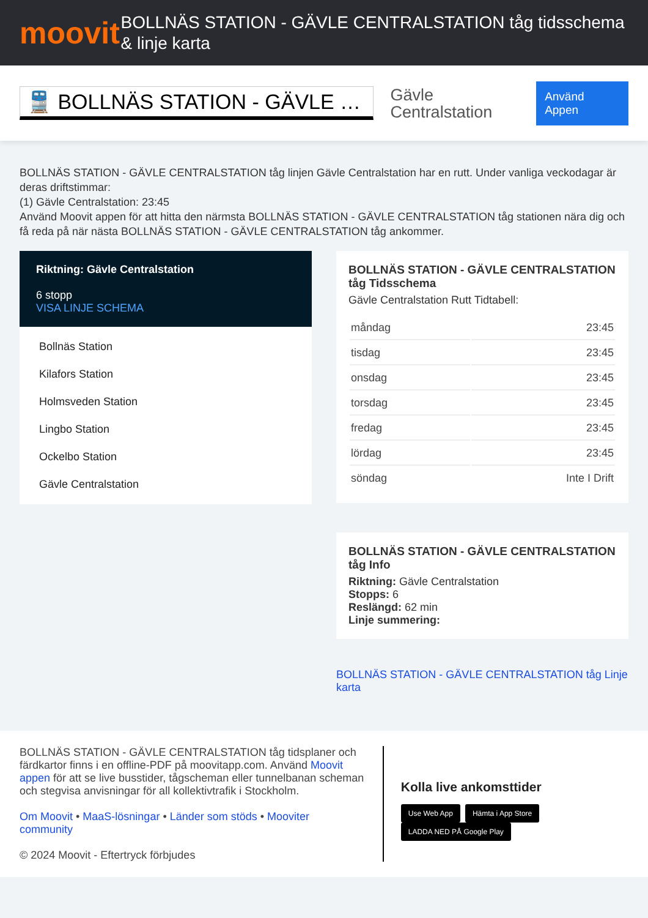moovit
BOLLNÄS STATION - GÄVLE CENTRALSTATION tåg tidsschema & linje karta
🚆 BOLLNÄS STATION - GÄVLE …
Gävle Centralstation
Använd Appen
BOLLNÄS STATION - GÄVLE CENTRALSTATION tåg linjen Gävle Centralstation har en rutt. Under vanliga veckodagar är deras driftstimmar:
(1) Gävle Centralstation: 23:45
Använd Moovit appen för att hitta den närmsta BOLLNÄS STATION - GÄVLE CENTRALSTATION tåg stationen nära dig och få reda på när nästa BOLLNÄS STATION - GÄVLE CENTRALSTATION tåg ankommer.
Riktning: Gävle Centralstation
6 stopp
VISA LINJE SCHEMA
Bollnäs Station
Kilafors Station
Holmsveden Station
Lingbo Station
Ockelbo Station
Gävle Centralstation
BOLLNÄS STATION - GÄVLE CENTRALSTATION tåg Tidsschema
Gävle Centralstation Rutt Tidtabell:
| måndag | 23:45 |
| tisdag | 23:45 |
| onsdag | 23:45 |
| torsdag | 23:45 |
| fredag | 23:45 |
| lördag | 23:45 |
| söndag | Inte I Drift |
BOLLNÄS STATION - GÄVLE CENTRALSTATION tåg Info
Riktning: Gävle Centralstation
Stopps: 6
Reslängd: 62 min
Linje summering:
BOLLNÄS STATION - GÄVLE CENTRALSTATION tåg Linje karta
BOLLNÄS STATION - GÄVLE CENTRALSTATION tåg tidsplaner och färdkartor finns i en offline-PDF på moovitapp.com. Använd Moovit appen för att se live busstider, tågscheman eller tunnelbanan scheman och stegvisa anvisningar för all kollektivtrafik i Stockholm.
Om Moovit • MaaS-lösningar • Länder som stöds • Mooviter community
© 2024 Moovit - Eftertryck förbjudes
Kolla live ankomsttider
Use Web App Hämta i App Store LADDA NED PÅ Google Play